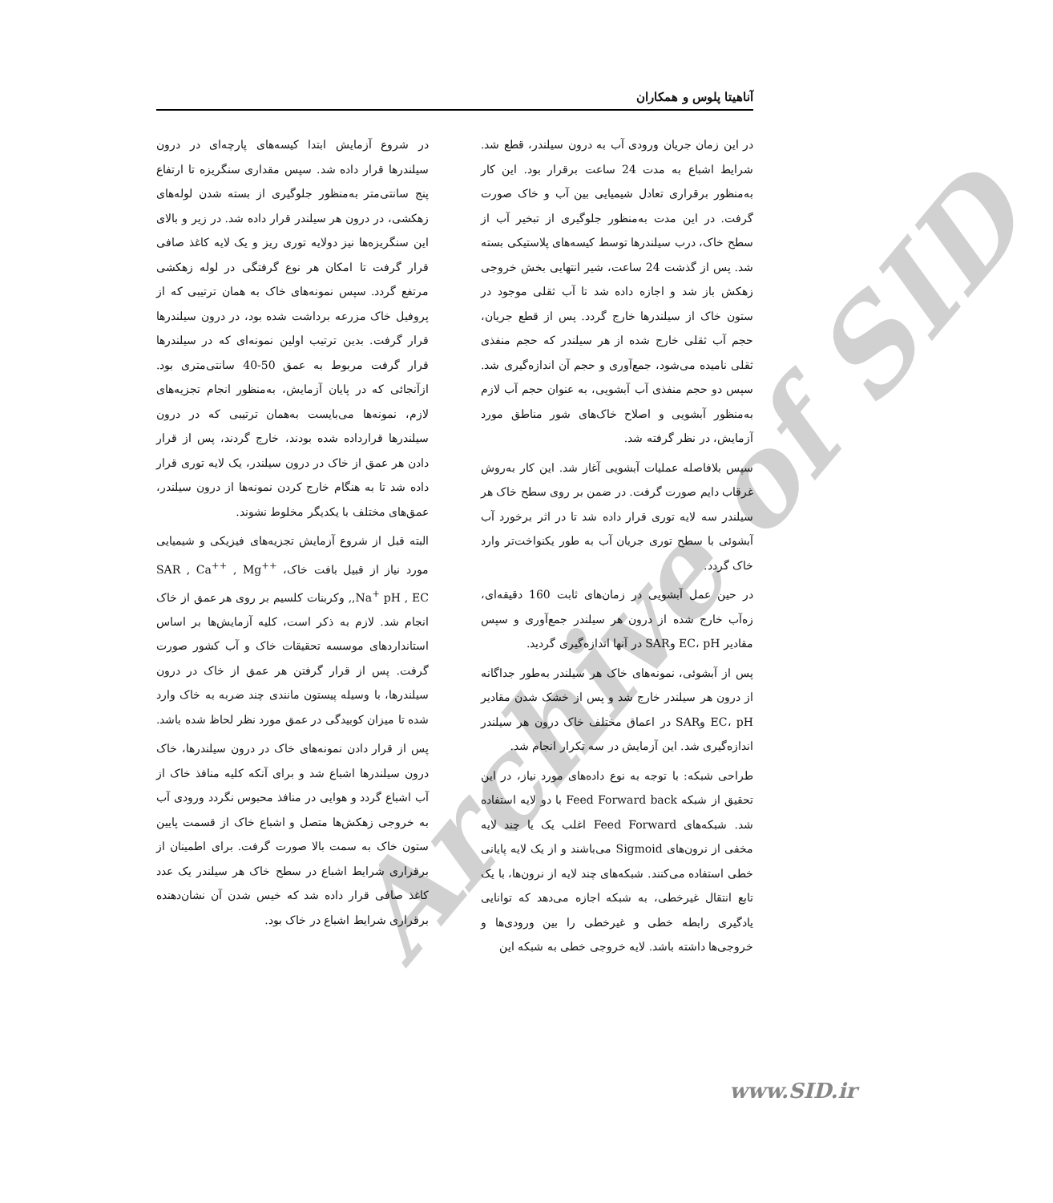آناهیتا پلوس و همکاران
در شروع آزمایش ابتدا کیسه‌های پارچه‌ای در درون سیلندرها قرار داده شد. سپس مقداری سنگریزه تا ارتفاع پنج سانتی‌متر به‌منظور جلوگیری از بسته شدن لوله‌های زهکشی، در درون هر سیلندر قرار داده شد. در زیر و بالای این سنگریزه‌ها نیز دولایه توری ریز و یک لایه کاغذ صافی قرار گرفت تا امکان هر نوع گرفتگی در لوله زهکشی مرتفع گردد. سپس نمونه‌های خاک به همان ترتیبی که از پروفیل خاک مزرعه برداشت شده بود، در درون سیلندرها قرار گرفت. بدین ترتیب اولین نمونه‌ای که در سیلندرها قرار گرفت مربوط به عمق 50-40 سانتی‌متری بود. ازآنجائی که در پایان آزمایش، به‌منظور انجام تجزیه‌های لازم، نمونه‌ها می‌بایست به‌همان ترتیبی که در درون سیلندرها قرارداده شده بودند، خارج گردند، پس از قرار دادن هر عمق از خاک در درون سیلندر، یک لایه توری قرار داده شد تا به هنگام خارج کردن نمونه‌ها از درون سیلندر، عمق‌های مختلف با یکدیگر مخلوط نشوند.
البته قبل از شروع آزمایش تجزیه‌های فیزیکی و شیمیایی مورد نیاز از قبیل بافت خاک، SAR , Ca<sup>++</sup> , Mg<sup>++</sup> ,Na<sup>+</sup> pH , EC, وکربنات کلسیم بر روی هر عمق از خاک انجام شد. لازم به ذکر است، کلیه آزمایش‌ها بر اساس استانداردهای موسسه تحقیقات خاک و آب کشور صورت گرفت. پس از قرار گرفتن هر عمق از خاک در درون سیلندرها، با وسیله پیستون مانندی چند ضربه به خاک وارد شده تا میزان کوبیدگی در عمق مورد نظر لحاظ شده باشد.
پس از قرار دادن نمونه‌های خاک در درون سیلندرها، خاک درون سیلندرها اشباع شد و برای آنکه کلیه منافذ خاک از آب اشباع گردد و هوایی در منافذ محبوس نگردد ورودی آب به خروجی زهکش‌ها متصل و اشباع خاک از قسمت پایین ستون خاک به سمت بالا صورت گرفت. برای اطمینان از برقراری شرایط اشباع در سطح خاک هر سیلندر یک عدد کاغذ صافی قرار داده شد که خیس شدن آن نشان‌دهنده برقراری شرایط اشباع در خاک بود.
در این زمان جریان ورودی آب به درون سیلندر، قطع شد. شرایط اشباع به مدت 24 ساعت برقرار بود. این کار به‌منظور برقراری تعادل شیمیایی بین آب و خاک صورت گرفت. در این مدت به‌منظور جلوگیری از تبخیر آب از سطح خاک، درب سیلندرها توسط کیسه‌های پلاستیکی بسته شد. پس از گذشت 24 ساعت، شیر انتهایی بخش خروجی زهکش باز شد و اجازه داده شد تا آب ثقلی موجود در ستون خاک از سیلندرها خارج گردد. پس از قطع جریان، حجم آب ثقلی خارج شده از هر سیلندر که حجم منفذی ثقلی نامیده می‌شود، جمع‌آوری و حجم آن اندازه‌گیری شد. سپس دو حجم منفذی آب آبشویی، به عنوان حجم آب لازم به‌منظور آبشویی و اصلاح خاک‌های شور مناطق مورد آزمایش، در نظر گرفته شد.
سپس بلافاصله عملیات آبشویی آغاز شد. این کار به‌روش غرقاب دایم صورت گرفت. در ضمن بر روی سطح خاک هر سیلندر سه لایه توری قرار داده شد تا در اثر برخورد آب آبشوئی با سطح توری جریان آب به طور یکنواخت‌تر وارد خاک گردد.
در حین عمل آبشویی در زمان‌های ثابت 160 دقیقه‌ای، زه‌آب خارج شده از درون هر سیلندر جمع‌آوری و سپس مقادیر EC، pH وSAR در آنها اندازه‌گیری گردید.
پس از آبشوئی، نمونه‌های خاک هر سیلندر به‌طور جداگانه از درون هر سیلندر خارج شد و پس از خشک شدن مقادیر EC، pH وSAR در اعماق مختلف خاک درون هر سیلندر اندازه‌گیری شد. این آزمایش در سه تکرار انجام شد.
طراحی شبکه: با توجه به نوع داده‌های مورد نیاز، در این تحقیق از شبکه Feed Forward back با دو لایه استفاده شد. شبکه‌های Feed Forward اغلب یک یا چند لایه مخفی از نرون‌های Sigmoid می‌باشند و از یک لایه پایانی خطی استفاده می‌کنند. شبکه‌های چند لایه از نرون‌ها، با یک تابع انتقال غیرخطی، به شبکه اجازه می‌دهد که توانایی یادگیری رابطه خطی و غیرخطی را بین ورودی‌ها و خروجی‌ها داشته باشد. لایه خروجی خطی به شبکه این
Archive of SID
www.SID.ir